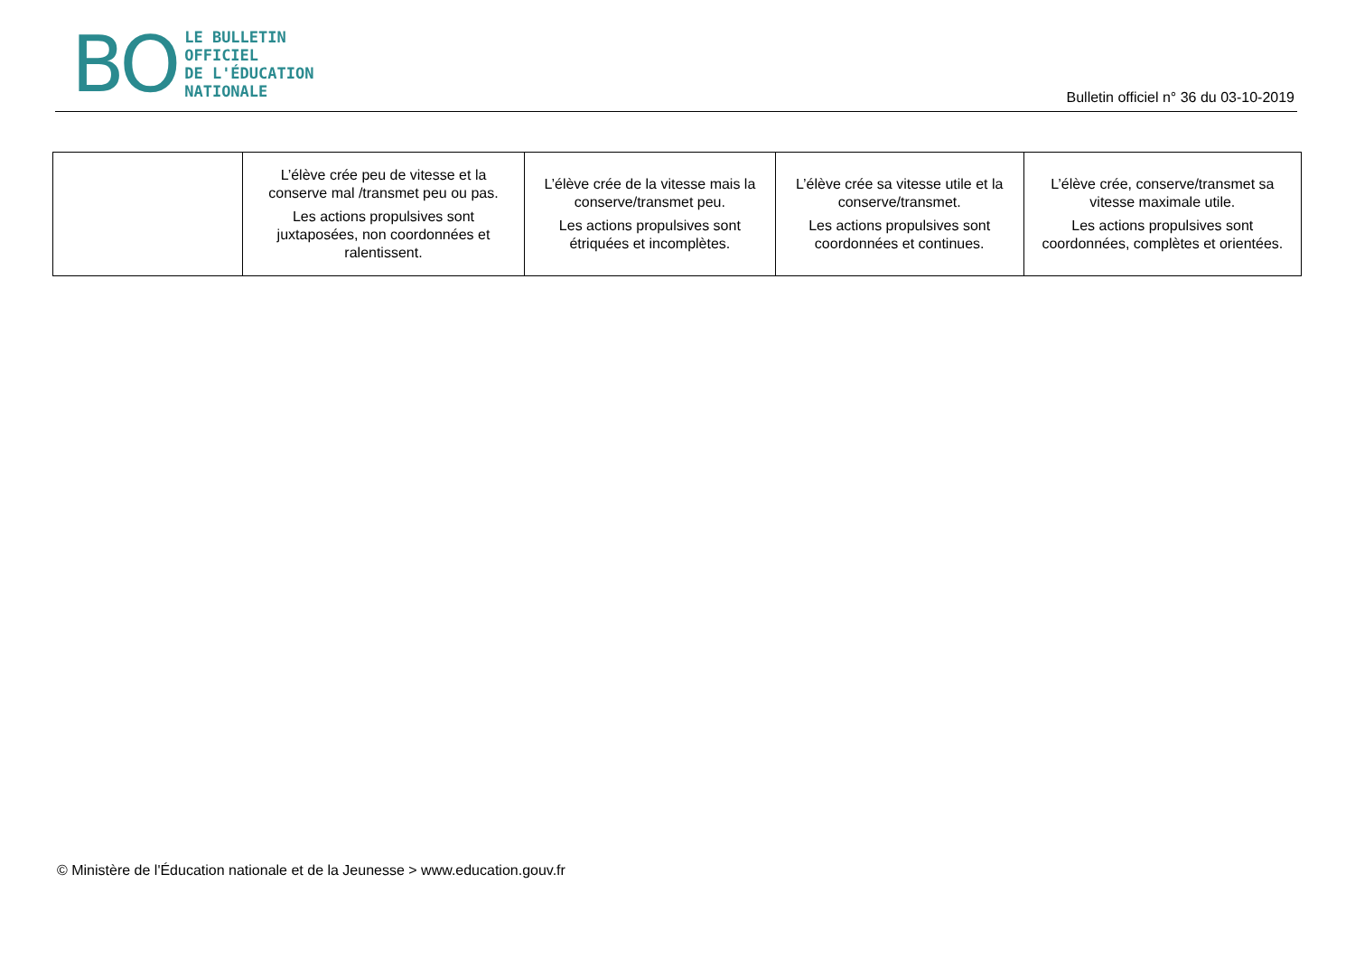BO
LE BULLETIN
OFFICIEL
DE L'ÉDUCATION
NATIONALE
Bulletin officiel n° 36 du 03-10-2019
| | L’élève crée peu de vitesse et la conserve mal /transmet peu ou pas. Les actions propulsives sont juxtaposées, non coordonnées et ralentissent. | L’élève crée de la vitesse mais la conserve/transmet peu. Les actions propulsives sont étriquées et incomplètes. | L’élève crée sa vitesse utile et la conserve/transmet. Les actions propulsives sont coordonnées et continues. | L’élève crée, conserve/transmet sa vitesse maximale utile. Les actions propulsives sont coordonnées, complètes et orientées. |
© Ministère de l'Éducation nationale et de la Jeunesse > www.education.gouv.fr